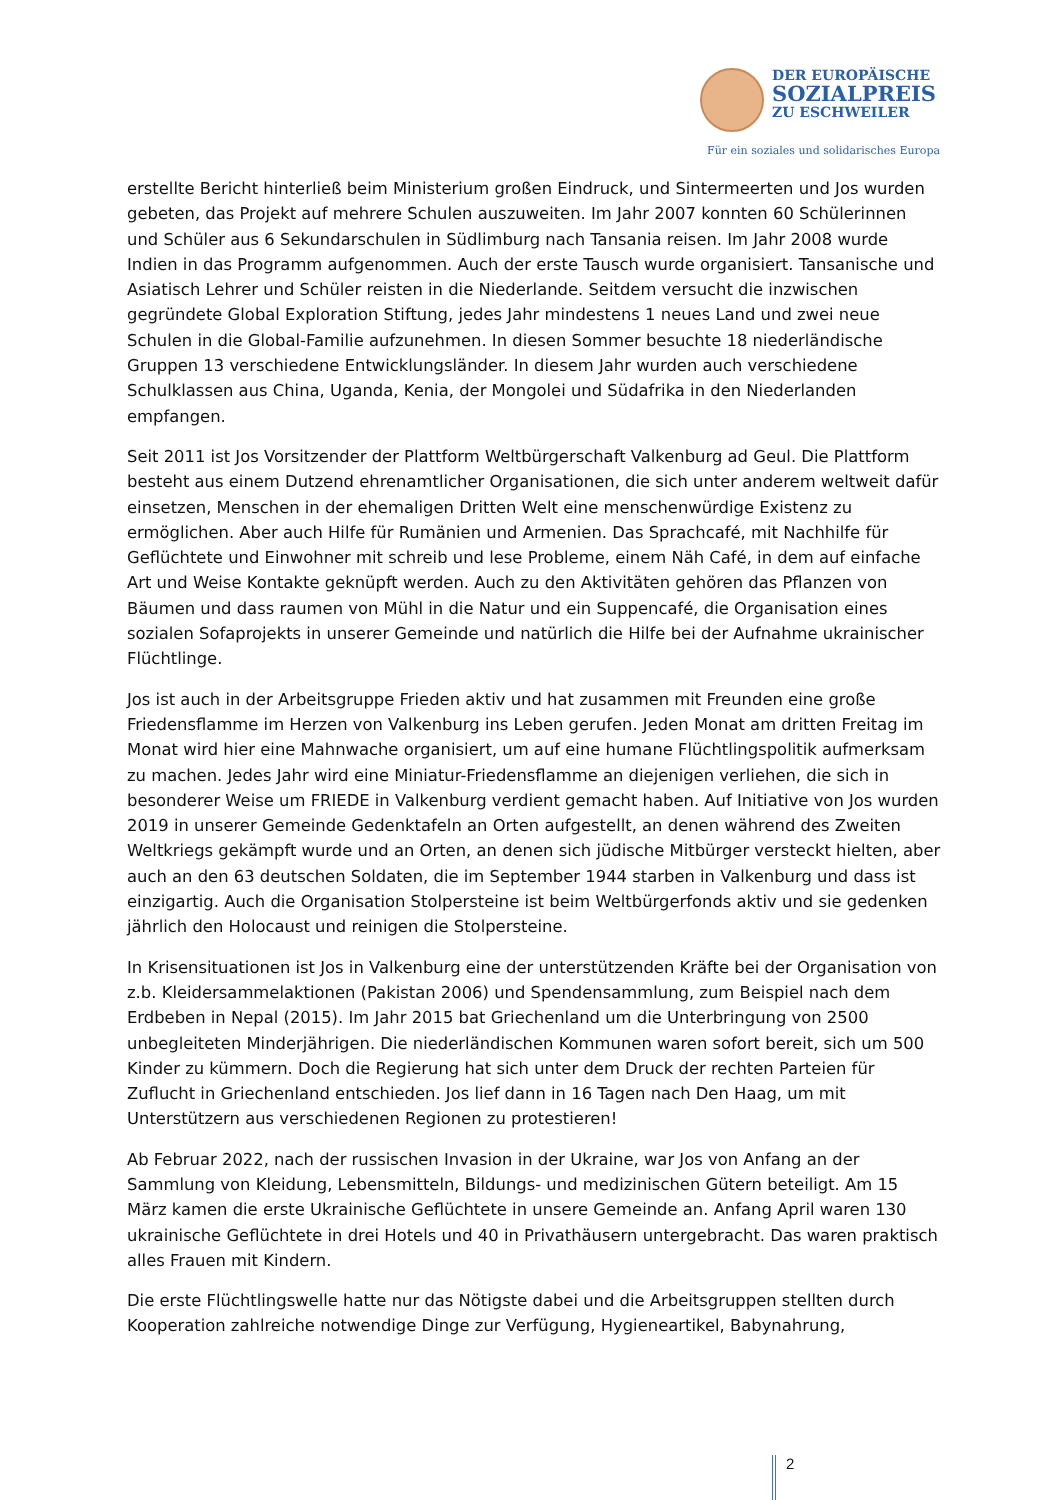DER EUROPÄISCHE
SOZIALPREIS
ZU ESCHWEILER
Für ein soziales und solidarisches Europa
erstellte Bericht hinterließ beim Ministerium großen Eindruck, und Sintermeerten und Jos wurden gebeten, das Projekt auf mehrere Schulen auszuweiten. Im Jahr 2007 konnten 60 Schülerinnen und Schüler aus 6 Sekundarschulen in Südlimburg nach Tansania reisen. Im Jahr 2008 wurde Indien in das Programm aufgenommen. Auch der erste Tausch wurde organisiert. Tansanische und Asiatisch Lehrer und Schüler reisten in die Niederlande. Seitdem versucht die inzwischen gegründete Global Exploration Stiftung, jedes Jahr mindestens 1 neues Land und zwei neue Schulen in die Global-Familie aufzunehmen. In diesen Sommer besuchte 18 niederländische Gruppen 13 verschiedene Entwicklungsländer. In diesem Jahr wurden auch verschiedene Schulklassen aus China, Uganda, Kenia, der Mongolei und Südafrika in den Niederlanden empfangen.
Seit 2011 ist Jos Vorsitzender der Plattform Weltbürgerschaft Valkenburg ad Geul. Die Plattform besteht aus einem Dutzend ehrenamtlicher Organisationen, die sich unter anderem weltweit dafür einsetzen, Menschen in der ehemaligen Dritten Welt eine menschenwürdige Existenz zu ermöglichen. Aber auch Hilfe für Rumänien und Armenien. Das Sprachcafé, mit Nachhilfe für Geflüchtete und Einwohner mit schreib und lese Probleme, einem Näh Café, in dem auf einfache Art und Weise Kontakte geknüpft werden. Auch zu den Aktivitäten gehören das Pflanzen von Bäumen und dass raumen von Mühl in die Natur und ein Suppencafé, die Organisation eines sozialen Sofaprojekts in unserer Gemeinde und natürlich die Hilfe bei der Aufnahme ukrainischer Flüchtlinge.
Jos ist auch in der Arbeitsgruppe Frieden aktiv und hat zusammen mit Freunden eine große Friedensflamme im Herzen von Valkenburg ins Leben gerufen. Jeden Monat am dritten Freitag im Monat wird hier eine Mahnwache organisiert, um auf eine humane Flüchtlingspolitik aufmerksam zu machen. Jedes Jahr wird eine Miniatur-Friedensflamme an diejenigen verliehen, die sich in besonderer Weise um FRIEDE in Valkenburg verdient gemacht haben. Auf Initiative von Jos wurden 2019 in unserer Gemeinde Gedenktafeln an Orten aufgestellt, an denen während des Zweiten Weltkriegs gekämpft wurde und an Orten, an denen sich jüdische Mitbürger versteckt hielten, aber auch an den 63 deutschen Soldaten, die im September 1944 starben in Valkenburg und dass ist einzigartig. Auch die Organisation Stolpersteine ist beim Weltbürgerfonds aktiv und sie gedenken jährlich den Holocaust und reinigen die Stolpersteine.
In Krisensituationen ist Jos in Valkenburg eine der unterstützenden Kräfte bei der Organisation von z.b. Kleidersammelaktionen (Pakistan 2006) und Spendensammlung, zum Beispiel nach dem Erdbeben in Nepal (2015). Im Jahr 2015 bat Griechenland um die Unterbringung von 2500 unbegleiteten Minderjährigen. Die niederländischen Kommunen waren sofort bereit, sich um 500 Kinder zu kümmern. Doch die Regierung hat sich unter dem Druck der rechten Parteien für Zuflucht in Griechenland entschieden. Jos lief dann in 16 Tagen nach Den Haag, um mit Unterstützern aus verschiedenen Regionen zu protestieren!
Ab Februar 2022, nach der russischen Invasion in der Ukraine, war Jos von Anfang an der Sammlung von Kleidung, Lebensmitteln, Bildungs- und medizinischen Gütern beteiligt. Am 15 März kamen die erste Ukrainische Geflüchtete in unsere Gemeinde an. Anfang April waren 130 ukrainische Geflüchtete in drei Hotels und 40 in Privathäusern untergebracht. Das waren praktisch alles Frauen mit Kindern.
Die erste Flüchtlingswelle hatte nur das Nötigste dabei und die Arbeitsgruppen stellten durch Kooperation zahlreiche notwendige Dinge zur Verfügung, Hygieneartikel, Babynahrung,
2